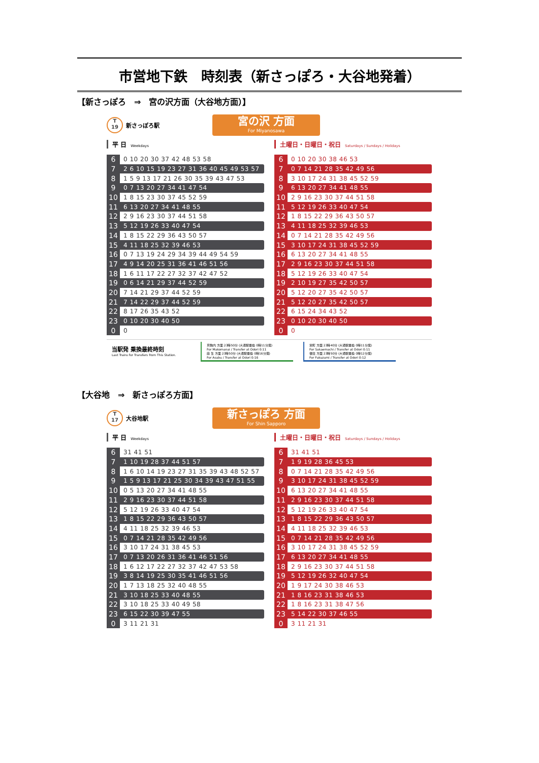市営地下鉄　時刻表（新さっぽろ・大谷地発着）
【新さっぽろ　⇒　宮の沢方面（大谷地方面）】
T
19
新さっぽろ駅
宮の沢 方面
For Miyanosawa
平 日 Weekdays
| 6 | 0 10 20 30 37 42 48 53 58 |
| 7 | 2 6 10 15 19 23 27 31 36 40 45 49 53 57 |
| 8 | 1 5 9 13 17 21 26 30 35 39 43 47 53 |
| 9 | 0 7 13 20 27 34 41 47 54 |
| 10 | 1 8 15 23 30 37 45 52 59 |
| 11 | 6 13 20 27 34 41 48 55 |
| 12 | 2 9 16 23 30 37 44 51 58 |
| 13 | 5 12 19 26 33 40 47 54 |
| 14 | 1 8 15 22 29 36 43 50 57 |
| 15 | 4 11 18 25 32 39 46 53 |
| 16 | 0 7 13 19 24 29 34 39 44 49 54 59 |
| 17 | 4 9 14 20 25 31 36 41 46 51 56 |
| 18 | 1 6 11 17 22 27 32 37 42 47 52 |
| 19 | 0 6 14 21 29 37 44 52 59 |
| 20 | 7 14 21 29 37 44 52 59 |
| 21 | 7 14 22 29 37 44 52 59 |
| 22 | 8 17 26 35 43 52 |
| 23 | 0 10 20 30 40 50 |
| 0 | 0 |
土曜日・日曜日・祝日 Saturdays / Sundays / Holidays
| 6 | 0 10 20 30 38 46 53 |
| 7 | 0 7 14 21 28 35 42 49 56 |
| 8 | 3 10 17 24 31 38 45 52 59 |
| 9 | 6 13 20 27 34 41 48 55 |
| 10 | 2 9 16 23 30 37 44 51 58 |
| 11 | 5 12 19 26 33 40 47 54 |
| 12 | 1 8 15 22 29 36 43 50 57 |
| 13 | 4 11 18 25 32 39 46 53 |
| 14 | 0 7 14 21 28 35 42 49 56 |
| 15 | 3 10 17 24 31 38 45 52 59 |
| 16 | 6 13 20 27 34 41 48 55 |
| 17 | 2 9 16 23 30 37 44 51 58 |
| 18 | 5 12 19 26 33 40 47 54 |
| 19 | 2 10 19 27 35 42 50 57 |
| 20 | 5 12 20 27 35 42 50 57 |
| 21 | 5 12 20 27 35 42 50 57 |
| 22 | 6 15 24 34 43 52 |
| 23 | 0 10 20 30 40 50 |
| 0 | 0 |
当駅発 乗換最終時刻
Last Trains for Transfers from This Station.
真駒内 方面 23時50分 (大通駅乗換 0時11分発)
For Makomanai / Transfer at Odori 0:11
麻 生 方面 23時50分 (大通駅乗換 0時16分発)
For Asabu / Transfer at Odori 0:16
栄町 方面 23時40分 (大通駅乗換 0時11分発)
For Sakaemachi / Transfer at Odori 0:11
福住 方面 23時50分 (大通駅乗換 0時12分発)
For Fukuzumi / Transfer at Odori 0:12
【大谷地　⇒　新さっぽろ方面】
T
17
大谷地駅
新さっぽろ 方面
For Shin Sapporo
平 日 Weekdays
| 6 | 31 41 51 |
| 7 | 1 10 19 28 37 44 51 57 |
| 8 | 1 6 10 14 19 23 27 31 35 39 43 48 52 57 |
| 9 | 1 5 9 13 17 21 25 30 34 39 43 47 51 55 |
| 10 | 0 5 13 20 27 34 41 48 55 |
| 11 | 2 9 16 23 30 37 44 51 58 |
| 12 | 5 12 19 26 33 40 47 54 |
| 13 | 1 8 15 22 29 36 43 50 57 |
| 14 | 4 11 18 25 32 39 46 53 |
| 15 | 0 7 14 21 28 35 42 49 56 |
| 16 | 3 10 17 24 31 38 45 53 |
| 17 | 0 7 13 20 26 31 36 41 46 51 56 |
| 18 | 1 6 12 17 22 27 32 37 42 47 53 58 |
| 19 | 3 8 14 19 25 30 35 41 46 51 56 |
| 20 | 1 7 13 18 25 32 40 48 55 |
| 21 | 3 10 18 25 33 40 48 55 |
| 22 | 3 10 18 25 33 40 49 58 |
| 23 | 6 15 22 30 39 47 55 |
| 0 | 3 11 21 31 |
土曜日・日曜日・祝日 Saturdays / Sundays / Holidays
| 6 | 31 41 51 |
| 7 | 1 9 19 28 36 45 53 |
| 8 | 0 7 14 21 28 35 42 49 56 |
| 9 | 3 10 17 24 31 38 45 52 59 |
| 10 | 6 13 20 27 34 41 48 55 |
| 11 | 2 9 16 23 30 37 44 51 58 |
| 12 | 5 12 19 26 33 40 47 54 |
| 13 | 1 8 15 22 29 36 43 50 57 |
| 14 | 4 11 18 25 32 39 46 53 |
| 15 | 0 7 14 21 28 35 42 49 56 |
| 16 | 3 10 17 24 31 38 45 52 59 |
| 17 | 6 13 20 27 34 41 48 55 |
| 18 | 2 9 16 23 30 37 44 51 58 |
| 19 | 5 12 19 26 32 40 47 54 |
| 20 | 1 9 17 24 30 38 46 53 |
| 21 | 1 8 16 23 31 38 46 53 |
| 22 | 1 8 16 23 31 38 47 56 |
| 23 | 5 14 22 30 37 46 55 |
| 0 | 3 11 21 31 |